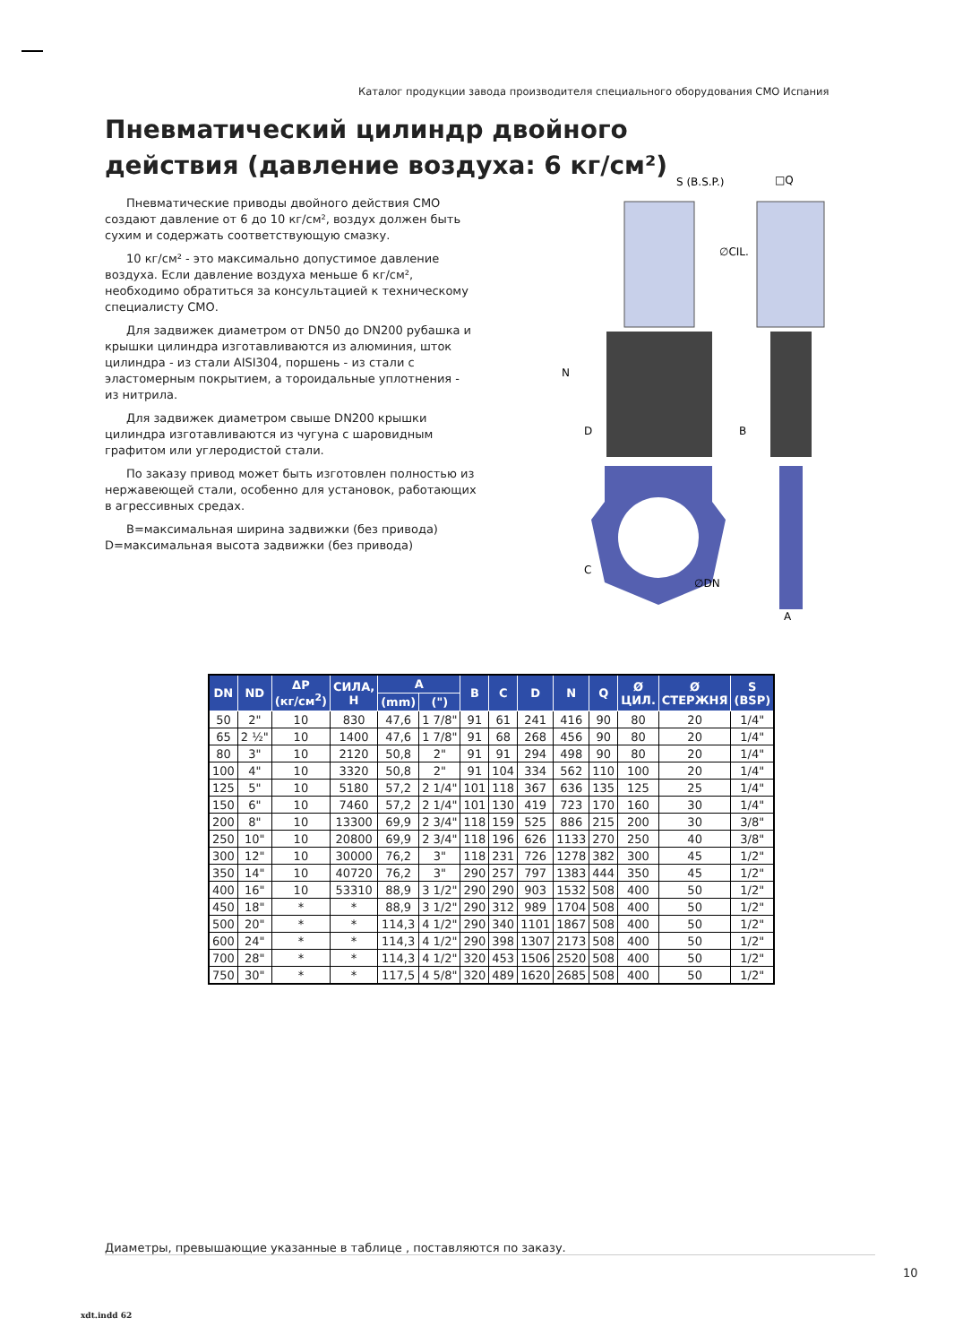Каталог продукции завода производителя специального оборудования СМО Испания
Пневматический цилиндр двойного действия (давление воздуха: 6 кг/см²)
Пневматические приводы двойного действия СМО создают давление от 6 до 10 кг/см², воздух должен быть сухим и содержать соответствующую смазку.
10 кг/см² - это максимально допустимое давление воздуха. Если давление воздуха меньше 6 кг/см², необходимо обратиться за консультацией к техническому специалисту СМО.
Для задвижек диаметром от DN50 до DN200 рубашка и крышки цилиндра изготавливаются из алюминия, шток цилиндра - из стали AISI304, поршень - из стали с эластомерным покрытием, а тороидальные уплотнения - из нитрила.
Для задвижек диаметром свыше DN200 крышки цилиндра изготавливаются из чугуна с шаровидным графитом или углеродистой стали.
По заказу привод может быть изготовлен полностью из нержавеющей стали, особенно для установок, работающих в агрессивных средах.
B=максимальная ширина задвижки (без привода)
D=максимальная высота задвижки (без привода)
S (B.S.P.)
□Q
∅CIL.
∅DN
B
A
N
D
C
| DN | ND | ΔP (кг/см<sup>2</sup>) | СИЛА, Н | A | | B | C | D | N | Q | Ø ЦИЛ. | Ø СТЕРЖНЯ | S (BSP) |
| --- | --- | --- | --- | --- | --- | --- | --- | --- | --- | --- | --- | --- | --- |
| | | | | (mm) | (") | | | | | | | | |
| 50 | 2" | 10 | 830 | 47,6 | 1 7/8" | 91 | 61 | 241 | 416 | 90 | 80 | 20 | 1/4" |
| 65 | 2 ½" | 10 | 1400 | 47,6 | 1 7/8" | 91 | 68 | 268 | 456 | 90 | 80 | 20 | 1/4" |
| 80 | 3" | 10 | 2120 | 50,8 | 2" | 91 | 91 | 294 | 498 | 90 | 80 | 20 | 1/4" |
| 100 | 4" | 10 | 3320 | 50,8 | 2" | 91 | 104 | 334 | 562 | 110 | 100 | 20 | 1/4" |
| 125 | 5" | 10 | 5180 | 57,2 | 2 1/4" | 101 | 118 | 367 | 636 | 135 | 125 | 25 | 1/4" |
| 150 | 6" | 10 | 7460 | 57,2 | 2 1/4" | 101 | 130 | 419 | 723 | 170 | 160 | 30 | 1/4" |
| 200 | 8" | 10 | 13300 | 69,9 | 2 3/4" | 118 | 159 | 525 | 886 | 215 | 200 | 30 | 3/8" |
| 250 | 10" | 10 | 20800 | 69,9 | 2 3/4" | 118 | 196 | 626 | 1133 | 270 | 250 | 40 | 3/8" |
| 300 | 12" | 10 | 30000 | 76,2 | 3" | 118 | 231 | 726 | 1278 | 382 | 300 | 45 | 1/2" |
| 350 | 14" | 10 | 40720 | 76,2 | 3" | 290 | 257 | 797 | 1383 | 444 | 350 | 45 | 1/2" |
| 400 | 16" | 10 | 53310 | 88,9 | 3 1/2" | 290 | 290 | 903 | 1532 | 508 | 400 | 50 | 1/2" |
| 450 | 18" | * | * | 88,9 | 3 1/2" | 290 | 312 | 989 | 1704 | 508 | 400 | 50 | 1/2" |
| 500 | 20" | * | * | 114,3 | 4 1/2" | 290 | 340 | 1101 | 1867 | 508 | 400 | 50 | 1/2" |
| 600 | 24" | * | * | 114,3 | 4 1/2" | 290 | 398 | 1307 | 2173 | 508 | 400 | 50 | 1/2" |
| 700 | 28" | * | * | 114,3 | 4 1/2" | 320 | 453 | 1506 | 2520 | 508 | 400 | 50 | 1/2" |
| 750 | 30" | * | * | 117,5 | 4 5/8" | 320 | 489 | 1620 | 2685 | 508 | 400 | 50 | 1/2" |
Диаметры, превышающие указанные в таблице , поставляются по заказу.
10
xdt.indd 62